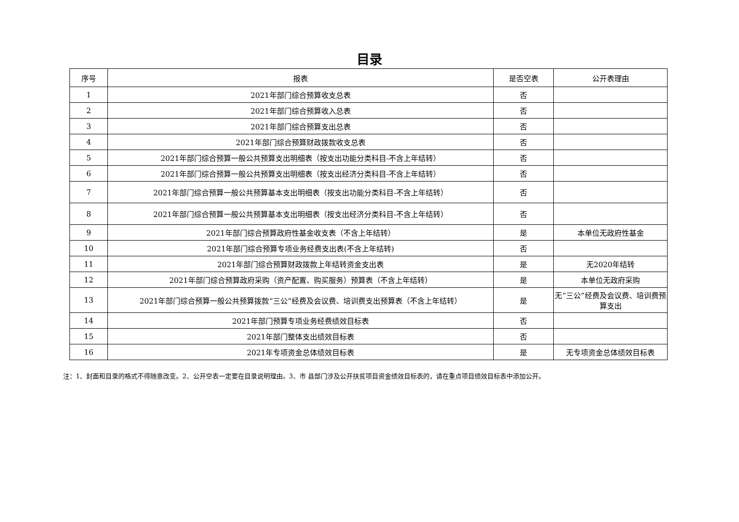目录
| 序号 | 报表 | 是否空表 | 公开表理由 |
| --- | --- | --- | --- |
| 1 | 2021年部门综合预算收支总表 | 否 | |
| 2 | 2021年部门综合预算收入总表 | 否 | |
| 3 | 2021年部门综合预算支出总表 | 否 | |
| 4 | 2021年部门综合预算财政拨款收支总表 | 否 | |
| 5 | 2021年部门综合预算一般公共预算支出明细表（按支出功能分类科目-不含上年结转） | 否 | |
| 6 | 2021年部门综合预算一般公共预算支出明细表（按支出经济分类科目-不含上年结转） | 否 | |
| 7 | 2021年部门综合预算一般公共预算基本支出明细表（按支出功能分类科目-不含上年结转） | 否 | |
| 8 | 2021年部门综合预算一般公共预算基本支出明细表（按支出经济分类科目-不含上年结转） | 否 | |
| 9 | 2021年部门综合预算政府性基金收支表（不含上年结转） | 是 | 本单位无政府性基金 |
| 10 | 2021年部门综合预算专项业务经费支出表(不含上年结转) | 否 | |
| 11 | 2021年部门综合预算财政拨款上年结转资金支出表 | 是 | 无2020年结转 |
| 12 | 2021年部门综合预算政府采购（资产配置、购买服务）预算表（不含上年结转） | 是 | 本单位无政府采购 |
| 13 | 2021年部门综合预算一般公共预算拨款“三公”经费及会议费、培训费支出预算表（不含上年结转） | 是 | 无“三公”经费及会议费、培训费预算支出 |
| 14 | 2021年部门预算专项业务经费绩效目标表 | 否 | |
| 15 | 2021年部门整体支出绩效目标表 | 否 | |
| 16 | 2021年专项资金总体绩效目标表 | 是 | 无专项资金总体绩效目标表 |
注：1、封面和目录的格式不得随意改变。2、公开空表一定要在目录说明理由。3、市 县部门涉及公开扶贫项目资金绩效目标表的，请在重点项目绩效目标表中添加公开。